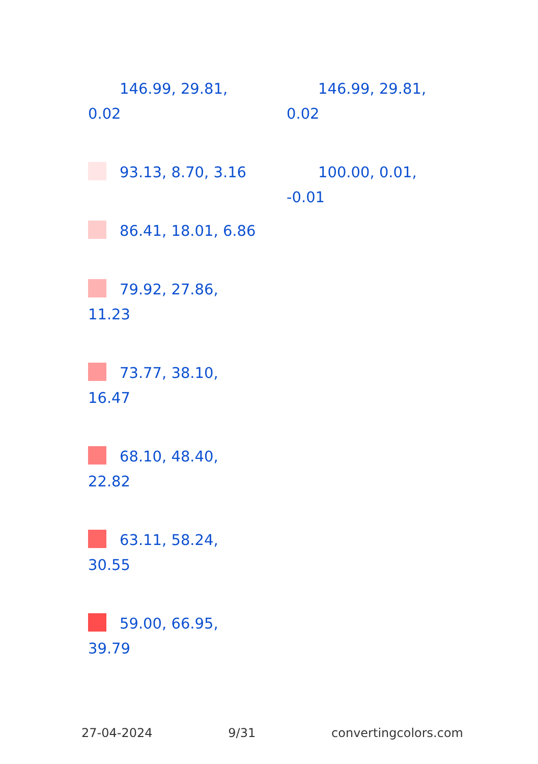146.99, 29.81, 0.02
93.13, 8.70, 3.16
86.41, 18.01, 6.86
79.92, 27.86, 11.23
73.77, 38.10, 16.47
68.10, 48.40, 22.82
63.11, 58.24, 30.55
59.00, 66.95, 39.79
146.99, 29.81, 0.02
100.00, 0.01, -0.01
27-04-2024 9/31 convertingcolors.com